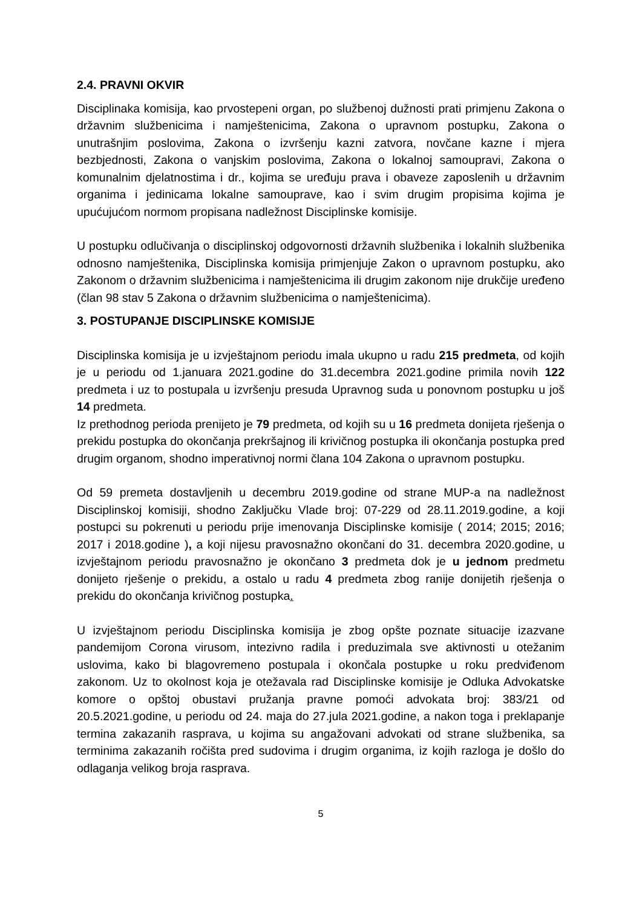2.4. PRAVNI OKVIR
Disciplinaka komisija, kao prvostepeni organ, po službenoj dužnosti prati primjenu Zakona o državnim službenicima i namještenicima, Zakona o upravnom postupku, Zakona o unutrašnjim poslovima, Zakona o izvršenju kazni zatvora, novčane kazne i mjera bezbjednosti, Zakona o vanjskim poslovima, Zakona o lokalnoj samoupravi, Zakona o komunalnim djelatnostima i dr., kojima se uređuju prava i obaveze zaposlenih u državnim organima i jedinicama lokalne samouprave, kao i svim drugim propisima kojima je upućujućom normom propisana nadležnost Disciplinske komisije.
U postupku odlučivanja o disciplinskoj odgovornosti državnih službenika i lokalnih službenika odnosno namještenika, Disciplinska komisija primjenjuje Zakon o upravnom postupku, ako Zakonom o državnim službenicima i namještenicima ili drugim zakonom nije drukčije uređeno (član 98 stav 5 Zakona o državnim službenicima o namještenicima).
3. POSTUPANJE DISCIPLINSKE KOMISIJE
Disciplinska komisija je u izvještajnom periodu imala ukupno u radu 215 predmeta, od kojih je u periodu od 1.januara 2021.godine do 31.decembra 2021.godine primila novih 122 predmeta i uz to postupala u izvršenju presuda Upravnog suda u ponovnom postupku u još 14 predmeta.
Iz prethodnog perioda prenijeto je 79 predmeta, od kojih su u 16 predmeta donijeta rješenja o prekidu postupka do okončanja prekršajnog ili krivičnog postupka ili okončanja postupka pred drugim organom, shodno imperativnoj normi člana 104 Zakona o upravnom postupku.
Od 59 premeta dostavljenih u decembru 2019.godine od strane MUP-a na nadležnost Disciplinskoj komisiji, shodno Zaključku Vlade broj: 07-229 od 28.11.2019.godine, a koji postupci su pokrenuti u periodu prije imenovanja Disciplinske komisije ( 2014; 2015; 2016; 2017 i 2018.godine ), a koji nijesu pravosnažno okončani do 31. decembra 2020.godine, u izvještajnom periodu pravosnažno je okončano 3 predmeta dok je u jednom predmetu donijeto rješenje o prekidu, a ostalo u radu 4 predmeta zbog ranije donijetih rješenja o prekidu do okončanja krivičnog postupka.
U izvještajnom periodu Disciplinska komisija je zbog opšte poznate situacije izazvane pandemijom Corona virusom, intezivno radila i preduzimala sve aktivnosti u otežanim uslovima, kako bi blagovremeno postupala i okončala postupke u roku predviđenom zakonom. Uz to okolnost koja je otežavala rad Disciplinske komisije je Odluka Advokatske komore o opštoj obustavi pružanja pravne pomoći advokata broj: 383/21 od 20.5.2021.godine, u periodu od 24. maja do 27.jula 2021.godine, a nakon toga i preklapanje termina zakazanih rasprava, u kojima su angažovani advokati od strane službenika, sa terminima zakazanih ročišta pred sudovima i drugim organima, iz kojih razloga je došlo do odlaganja velikog broja rasprava.
5